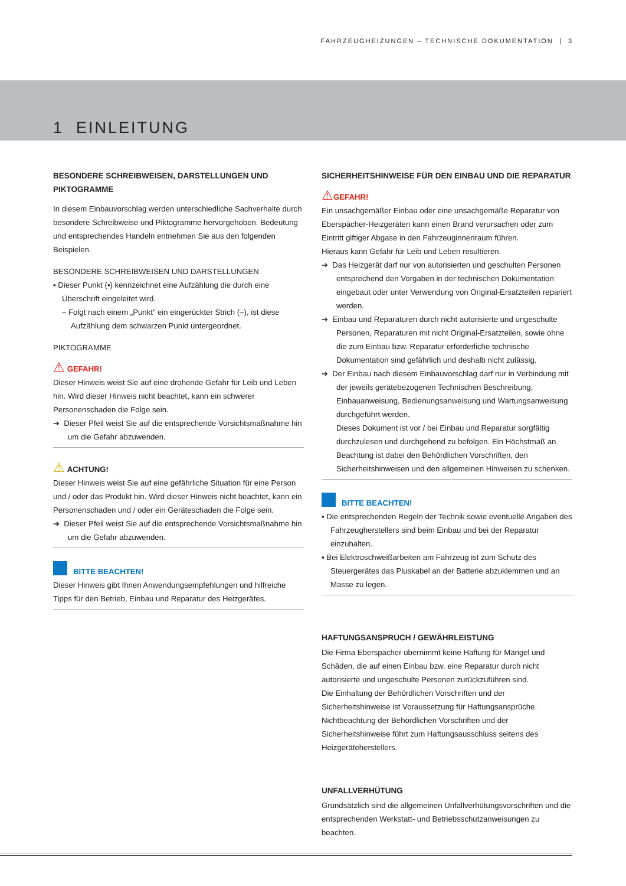FAHRZEUGHEIZUNGEN – TECHNISCHE DOKUMENTATION | 3
1 EINLEITUNG
BESONDERE SCHREIBWEISEN, DARSTELLUNGEN UND PIKTOGRAMME
In diesem Einbauvorschlag werden unterschiedliche Sachverhalte durch besondere Schreibweise und Piktogramme hervorgehoben. Bedeutung und entsprechendes Handeln entnehmen Sie aus den folgenden Beispielen.
BESONDERE SCHREIBWEISEN UND DARSTELLUNGEN
▪ Dieser Punkt (▪) kennzeichnet eine Aufzählung die durch eine Überschrift eingeleitet wird.
– Folgt nach einem „Punkt“ ein eingerückter Strich (–), ist diese Aufzählung dem schwarzen Punkt untergeordnet.
PIKTOGRAMME
⚠ GEFAHR!
Dieser Hinweis weist Sie auf eine drohende Gefahr für Leib und Leben hin. Wird dieser Hinweis nicht beachtet, kann ein schwerer Personenschaden die Folge sein.
➔ Dieser Pfeil weist Sie auf die entsprechende Vorsichtsmaßnahme hin um die Gefahr abzuwenden.
⚠ ACHTUNG!
Dieser Hinweis weist Sie auf eine gefährliche Situation für eine Person und / oder das Produkt hin. Wird dieser Hinweis nicht beachtet, kann ein Personenschaden und / oder ein Geräteschaden die Folge sein.
➔ Dieser Pfeil weist Sie auf die entsprechende Vorsichtsmaßnahme hin um die Gefahr abzuwenden.
BITTE BEACHTEN!
Dieser Hinweis gibt Ihnen Anwendungsempfehlungen und hilfreiche Tipps für den Betrieb, Einbau und Reparatur des Heizgerätes.
SICHERHEITSHINWEISE FÜR DEN EINBAU UND DIE REPARATUR
⚠GEFAHR!
Ein unsachgemäßer Einbau oder eine unsachgemäße Reparatur von Eberspächer-Heizgeräten kann einen Brand verursachen oder zum Eintritt giftiger Abgase in den Fahrzeuginnenraum führen.
Hieraus kann Gefahr für Leib und Leben resultieren.
➔ Das Heizgerät darf nur von autorisierten und geschulten Personen entsprechend den Vorgaben in der technischen Dokumentation eingebaut oder unter Verwendung von Original-Ersatzteilen repariert werden.
➔ Einbau und Reparaturen durch nicht autorisierte und ungeschulte Personen, Reparaturen mit nicht Original-Ersatzteilen, sowie ohne die zum Einbau bzw. Reparatur erforderliche technische Dokumentation sind gefährlich und deshalb nicht zulässig.
➔ Der Einbau nach diesem Einbauvorschlag darf nur in Verbindung mit der jeweils gerätebezogenen Technischen Beschreibung, Einbauanweisung, Bedienungsanweisung und Wartungsanweisung durchgeführt werden.
Dieses Dokument ist vor / bei Einbau und Reparatur sorgfältig durchzulesen und durchgehend zu befolgen. Ein Höchstmaß an Beachtung ist dabei den Behördlichen Vorschriften, den Sicherheitshinweisen und den allgemeinen Hinweisen zu schenken.
BITTE BEACHTEN!
▪ Die entsprechenden Regeln der Technik sowie eventuelle Angaben des Fahrzeugherstellers sind beim Einbau und bei der Reparatur einzuhalten.
▪ Bei Elektroschweißarbeiten am Fahrzeug ist zum Schutz des Steuergerätes das Pluskabel an der Batterie abzuklemmen und an Masse zu legen.
HAFTUNGSANSPRUCH / GEWÄHRLEISTUNG
Die Firma Eberspächer übernimmt keine Haftung für Mängel und Schäden, die auf einen Einbau bzw. eine Reparatur durch nicht autorisierte und ungeschulte Personen zurückzuführen sind.
Die Einhaltung der Behördlichen Vorschriften und der Sicherheitshinweise ist Voraussetzung für Haftungsansprüche.
Nichtbeachtung der Behördlichen Vorschriften und der Sicherheitshinweise führt zum Haftungsausschluss seitens des Heizgeräteherstellers.
UNFALLVERHÜTUNG
Grundsätzlich sind die allgemeinen Unfallverhütungsvorschriften und die entsprechenden Werkstatt- und Betriebsschutzanweisungen zu beachten.